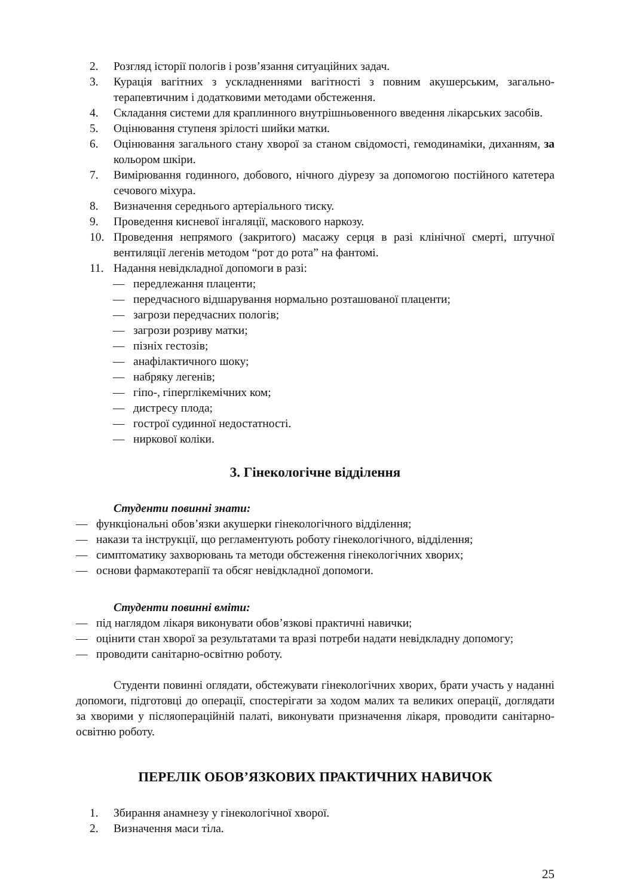2. Розгляд історії пологів і розв’язання ситуаційних задач.
3. Курація вагітних з ускладненнями вагітності з повним акушерським, загально-терапевтичним і додатковими методами обстеження.
4. Складання системи для краплинного внутрішньовенного введення лікарських засобів.
5. Оцінювання ступеня зрілості шийки матки.
6. Оцінювання загального стану хворої за станом свідомості, гемодинаміки, диханням, за кольором шкіри.
7. Вимірювання годинного, добового, нічного діурезу за допомогою постійного катетера сечового міхура.
8. Визначення середнього артеріального тиску.
9. Проведення кисневої інгаляції, маскового наркозу.
10. Проведення непрямого (закритого) масажу серця в разі клінічної смерті, штучної вентиляції легенів методом “рот до рота” на фантомі.
11. Надання невідкладної допомоги в разі:
— передлежання плаценти;
— передчасного відшарування нормально розташованої плаценти;
— загрози передчасних пологів;
— загрози розриву матки;
— пізніх гестозів;
— анафілактичного шоку;
— набряку легенів;
— гіпо-, гіперглікемічних ком;
— дистресу плода;
— гострої судинної недостатності.
— ниркової коліки.
3. Гінекологічне відділення
Студенти повинні знати:
— функціональні обов’язки акушерки гінекологічного відділення;
— накази та інструкції, що регламентують роботу гінекологічного, відділення;
— симптоматику захворювань та методи обстеження гінекологічних хворих;
— основи фармакотерапії та обсяг невідкладної допомоги.
Студенти повинні вміти:
— під наглядом лікаря виконувати обов’язкові практичні навички;
— оцінити стан хворої за результатами та вразі потреби надати невідкладну допомогу;
— проводити санітарно-освітню роботу.
Студенти повинні оглядати, обстежувати гінекологічних хворих, брати участь у наданні допомоги, підготовці до операції, спостерігати за ходом малих та великих операції, доглядати за хворими у післяопераційній палаті, виконувати призначення лікаря, проводити санітарно-освітню роботу.
ПЕРЕЛІК ОБОВ’ЯЗКОВИХ ПРАКТИЧНИХ НАВИЧОК
1. Збирання анамнезу у гінекологічної хворої.
2. Визначення маси тіла.
25